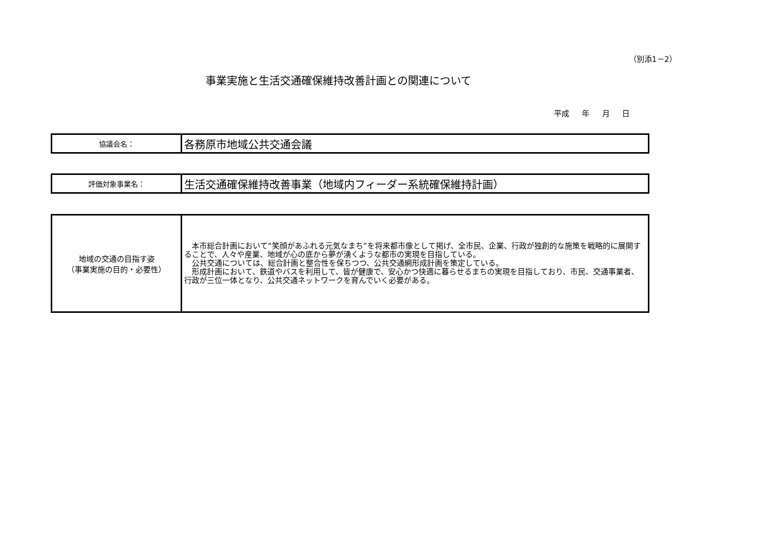（別添1－2）
事業実施と生活交通確保維持改善計画との関連について
平成 年 月 日
| 協議会名： | 各務原市地域公共交通会議 |
| 評価対象事業名： | 生活交通確保維持改善事業（地域内フィーダー系統確保維持計画） |
| 地域の交通の目指す姿 （事業実施の目的・必要性） | 本市総合計画において“笑顔があふれる元気なまち”を将来都市像として掲げ、全市民、企業、行政が独創的な施策を戦略的に展開することで、人々や産業、地域が心の底から夢が湧くような都市の実現を目指している。 公共交通については、総合計画と整合性を保ちつつ、公共交通網形成計画を策定している。 形成計画において、鉄道やバスを利用して、皆が健康で、安心かつ快適に暮らせるまちの実現を目指しており、市民、交通事業者、行政が三位一体となり、公共交通ネットワークを育んでいく必要がある。 |